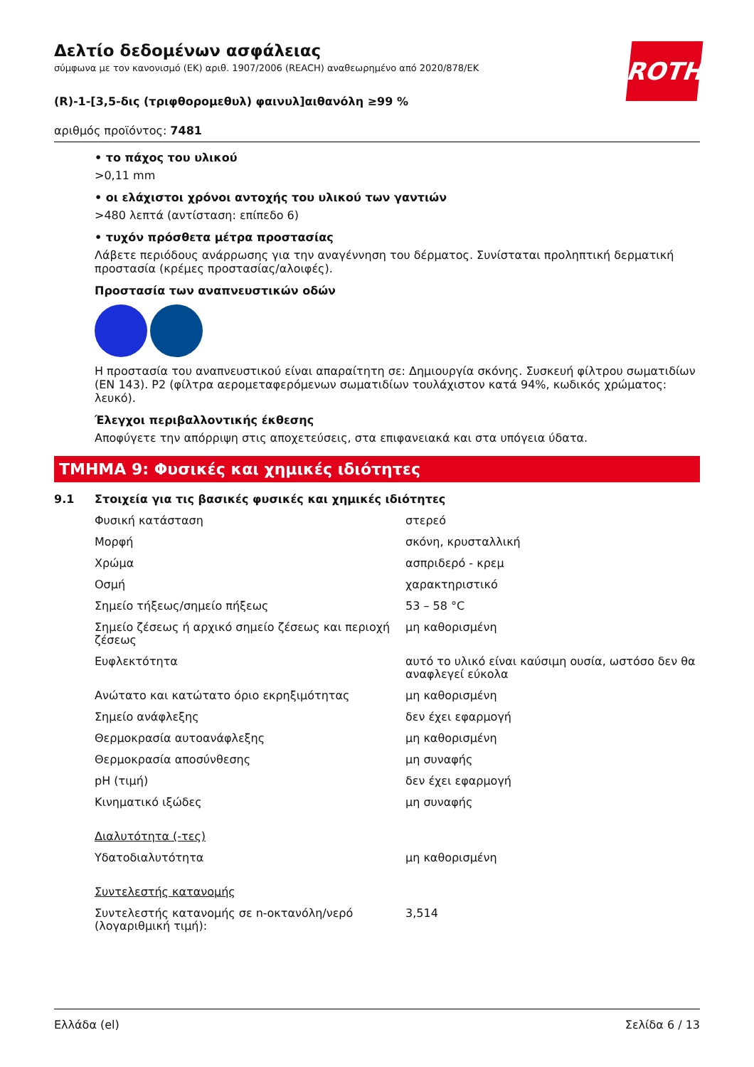ROTH
Δελτίο δεδομένων ασφάλειας
σύμφωνα με τον κανονισμό (ΕΚ) αριθ. 1907/2006 (REACH) αναθεωρημένο από 2020/878/ΕΚ
(R)-1-[3,5-δις (τριφθορομεθυλ) φαινυλ]αιθανόλη ≥99 %
αριθμός προϊόντος: 7481
• το πάχος του υλικού
>0,11 mm
• οι ελάχιστοι χρόνοι αντοχής του υλικού των γαντιών
>480 λεπτά (αντίσταση: επίπεδο 6)
• τυχόν πρόσθετα μέτρα προστασίας
Λάβετε περιόδους ανάρρωσης για την αναγέννηση του δέρματος. Συνίσταται προληπτική δερματική προστασία (κρέμες προστασίας/αλοιφές).
Προστασία των αναπνευστικών οδών
Η προστασία του αναπνευστικού είναι απαραίτητη σε: Δημιουργία σκόνης. Συσκευή φίλτρου σωματιδίων (EN 143). P2 (φίλτρα αερομεταφερόμενων σωματιδίων τουλάχιστον κατά 94%, κωδικός χρώματος: λευκό).
Έλεγχοι περιβαλλοντικής έκθεσης
Αποφύγετε την απόρριψη στις αποχετεύσεις, στα επιφανειακά και στα υπόγεια ύδατα.
ΤΜΗΜΑ 9: Φυσικές και χημικές ιδιότητες
9.1 Στοιχεία για τις βασικές φυσικές και χημικές ιδιότητες
| Φυσική κατάσταση | στερεό |
| Μορφή | σκόνη, κρυσταλλική |
| Χρώμα | ασπριδερό - κρεμ |
| Οσμή | χαρακτηριστικό |
| Σημείο τήξεως/σημείο πήξεως | 53 – 58 °C |
| Σημείο ζέσεως ή αρχικό σημείο ζέσεως και περιοχή ζέσεως | μη καθορισμένη |
| Ευφλεκτότητα | αυτό το υλικό είναι καύσιμη ουσία, ωστόσο δεν θα αναφλεγεί εύκολα |
| Ανώτατο και κατώτατο όριο εκρηξιμότητας | μη καθορισμένη |
| Σημείο ανάφλεξης | δεν έχει εφαρμογή |
| Θερμοκρασία αυτοανάφλεξης | μη καθορισμένη |
| Θερμοκρασία αποσύνθεσης | μη συναφής |
| pH (τιμή) | δεν έχει εφαρμογή |
| Κινηματικό ιξώδες | μη συναφής |
| Διαλυτότητα (-τες) | |
| Υδατοδιαλυτότητα | μη καθορισμένη |
| Συντελεστής κατανομής | |
| Συντελεστής κατανομής σε n-οκτανόλη/νερό (λογαριθμική τιμή): | 3,514 |
Ελλάδα (el) Σελίδα 6 / 13